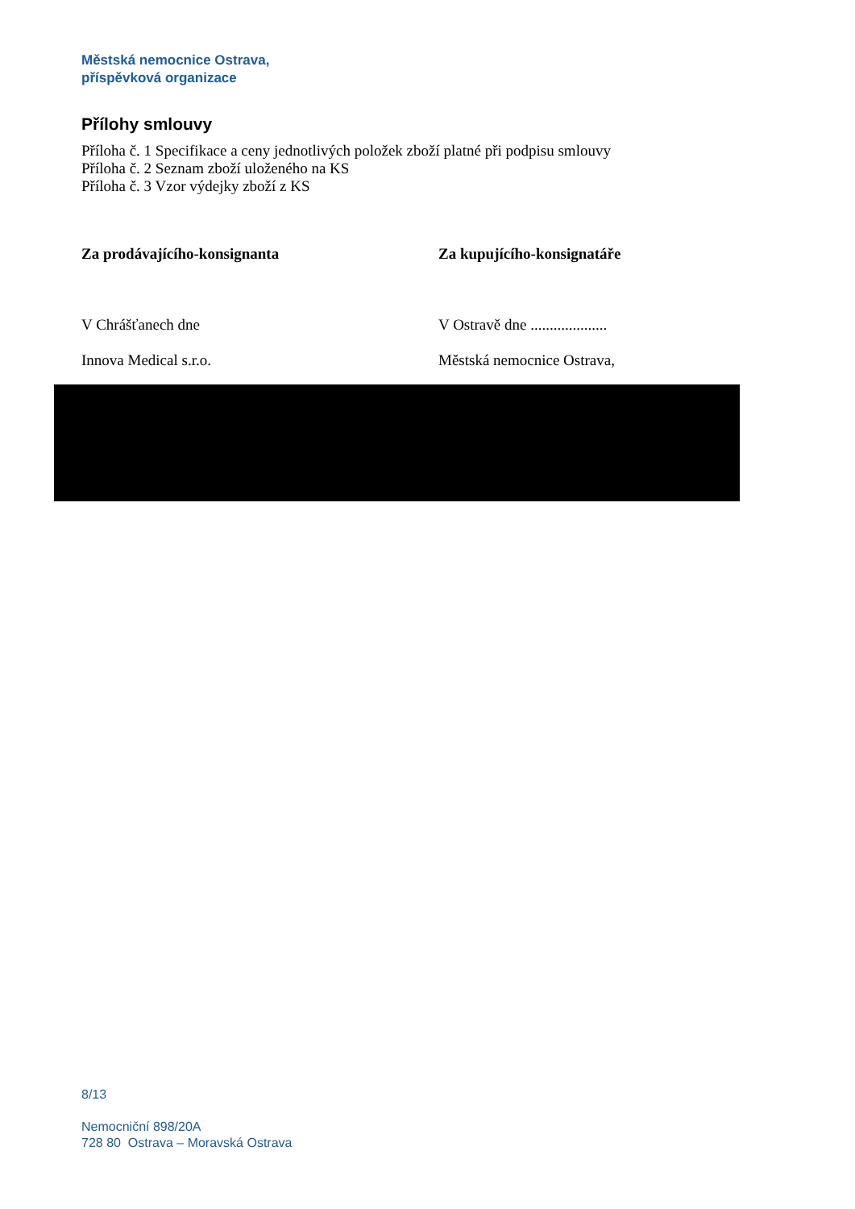Městská nemocnice Ostrava,
příspěvková organizace
Přílohy smlouvy
Příloha č. 1 Specifikace a ceny jednotlivých položek zboží platné při podpisu smlouvy
Příloha č. 2 Seznam zboží uloženého na KS
Příloha č. 3 Vzor výdejky zboží z KS
Za prodávajícího-konsignanta Za kupujícího-konsignatáře
V Chrášťanech dne V Ostravě dne ....................
Innova Medical s.r.o. Městská nemocnice Ostrava,
8/13
Nemocniční 898/20A
728 80 Ostrava – Moravská Ostrava